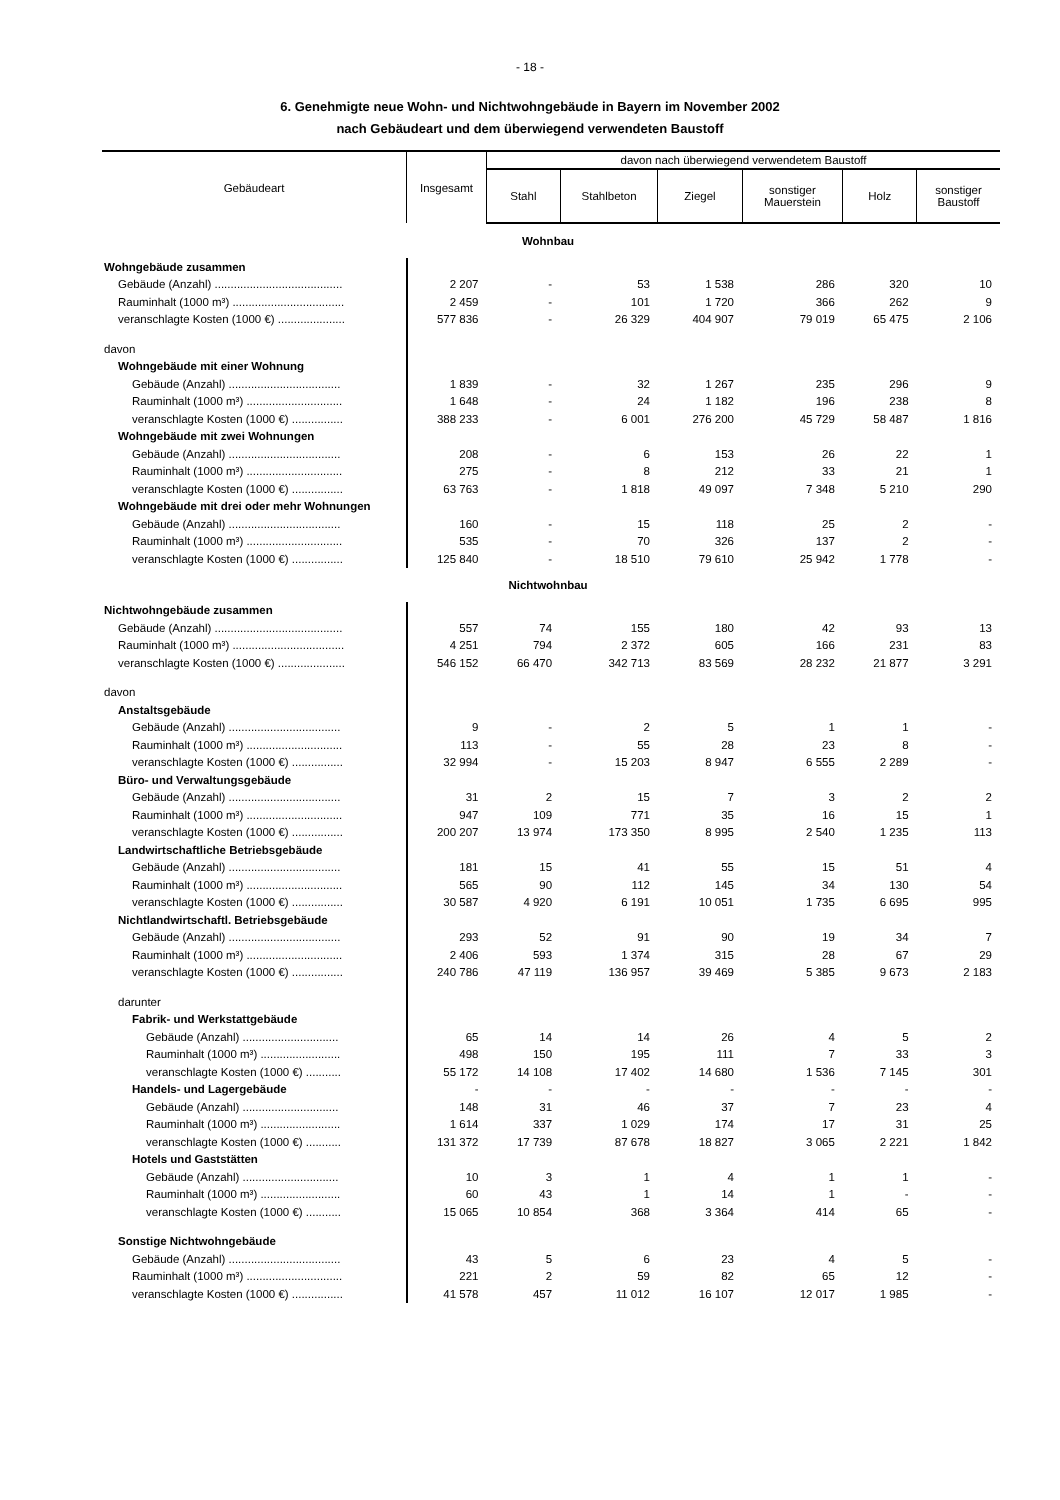- 18 -
6. Genehmigte neue Wohn- und Nichtwohngebäude in Bayern im November 2002
nach Gebäudeart und dem überwiegend verwendeten Baustoff
| Gebäudeart | Insgesamt | davon nach überwiegend verwendetem Baustoff | | | | | |
| --- | --- | --- | --- | --- | --- | --- | --- |
| | | Stahl | Stahlbeton | Ziegel | sonstiger Mauerstein | Holz | sonstiger Baustoff |
| Wohnbau | | | | | | | |
| Wohngebäude zusammen | | | | | | | |
| Gebäude (Anzahl) ........................................ | 2 207 | - | 53 | 1 538 | 286 | 320 | 10 |
| Rauminhalt (1000 m³) ................................... | 2 459 | - | 101 | 1 720 | 366 | 262 | 9 |
| veranschlagte Kosten (1000 €) ..................... | 577 836 | - | 26 329 | 404 907 | 79 019 | 65 475 | 2 106 |
| davon | | | | | | | |
| Wohngebäude mit einer Wohnung | | | | | | | |
| Gebäude (Anzahl) ................................... | 1 839 | - | 32 | 1 267 | 235 | 296 | 9 |
| Rauminhalt (1000 m³) .............................. | 1 648 | - | 24 | 1 182 | 196 | 238 | 8 |
| veranschlagte Kosten (1000 €) ................ | 388 233 | - | 6 001 | 276 200 | 45 729 | 58 487 | 1 816 |
| Wohngebäude mit zwei Wohnungen | | | | | | | |
| Gebäude (Anzahl) ................................... | 208 | - | 6 | 153 | 26 | 22 | 1 |
| Rauminhalt (1000 m³) .............................. | 275 | - | 8 | 212 | 33 | 21 | 1 |
| veranschlagte Kosten (1000 €) ................ | 63 763 | - | 1 818 | 49 097 | 7 348 | 5 210 | 290 |
| Wohngebäude mit drei oder mehr Wohnungen | | | | | | | |
| Gebäude (Anzahl) ................................... | 160 | - | 15 | 118 | 25 | 2 | - |
| Rauminhalt (1000 m³) .............................. | 535 | - | 70 | 326 | 137 | 2 | - |
| veranschlagte Kosten (1000 €) ................ | 125 840 | - | 18 510 | 79 610 | 25 942 | 1 778 | - |
| Nichtwohnbau | | | | | | | |
| Nichtwohngebäude zusammen | | | | | | | |
| Gebäude (Anzahl) ........................................ | 557 | 74 | 155 | 180 | 42 | 93 | 13 |
| Rauminhalt (1000 m³) ................................... | 4 251 | 794 | 2 372 | 605 | 166 | 231 | 83 |
| veranschlagte Kosten (1000 €) ..................... | 546 152 | 66 470 | 342 713 | 83 569 | 28 232 | 21 877 | 3 291 |
| davon | | | | | | | |
| Anstaltsgebäude | | | | | | | |
| Gebäude (Anzahl) ................................... | 9 | - | 2 | 5 | 1 | 1 | - |
| Rauminhalt (1000 m³) .............................. | 113 | - | 55 | 28 | 23 | 8 | - |
| veranschlagte Kosten (1000 €) ................ | 32 994 | - | 15 203 | 8 947 | 6 555 | 2 289 | - |
| Büro- und Verwaltungsgebäude | | | | | | | |
| Gebäude (Anzahl) ................................... | 31 | 2 | 15 | 7 | 3 | 2 | 2 |
| Rauminhalt (1000 m³) .............................. | 947 | 109 | 771 | 35 | 16 | 15 | 1 |
| veranschlagte Kosten (1000 €) ................ | 200 207 | 13 974 | 173 350 | 8 995 | 2 540 | 1 235 | 113 |
| Landwirtschaftliche Betriebsgebäude | | | | | | | |
| Gebäude (Anzahl) ................................... | 181 | 15 | 41 | 55 | 15 | 51 | 4 |
| Rauminhalt (1000 m³) .............................. | 565 | 90 | 112 | 145 | 34 | 130 | 54 |
| veranschlagte Kosten (1000 €) ................ | 30 587 | 4 920 | 6 191 | 10 051 | 1 735 | 6 695 | 995 |
| Nichtlandwirtschaftl. Betriebsgebäude | | | | | | | |
| Gebäude (Anzahl) ................................... | 293 | 52 | 91 | 90 | 19 | 34 | 7 |
| Rauminhalt (1000 m³) .............................. | 2 406 | 593 | 1 374 | 315 | 28 | 67 | 29 |
| veranschlagte Kosten (1000 €) ................ | 240 786 | 47 119 | 136 957 | 39 469 | 5 385 | 9 673 | 2 183 |
| darunter | | | | | | | |
| Fabrik- und Werkstattgebäude | | | | | | | |
| Gebäude (Anzahl) .............................. | 65 | 14 | 14 | 26 | 4 | 5 | 2 |
| Rauminhalt (1000 m³) ......................... | 498 | 150 | 195 | 111 | 7 | 33 | 3 |
| veranschlagte Kosten (1000 €) ........... | 55 172 | 14 108 | 17 402 | 14 680 | 1 536 | 7 145 | 301 |
| Handels- und Lagergebäude | - | - | - | - | - | - | - |
| Gebäude (Anzahl) .............................. | 148 | 31 | 46 | 37 | 7 | 23 | 4 |
| Rauminhalt (1000 m³) ......................... | 1 614 | 337 | 1 029 | 174 | 17 | 31 | 25 |
| veranschlagte Kosten (1000 €) ........... | 131 372 | 17 739 | 87 678 | 18 827 | 3 065 | 2 221 | 1 842 |
| Hotels und Gaststätten | | | | | | | |
| Gebäude (Anzahl) .............................. | 10 | 3 | 1 | 4 | 1 | 1 | - |
| Rauminhalt (1000 m³) ......................... | 60 | 43 | 1 | 14 | 1 | - | - |
| veranschlagte Kosten (1000 €) ........... | 15 065 | 10 854 | 368 | 3 364 | 414 | 65 | - |
| Sonstige Nichtwohngebäude | | | | | | | |
| Gebäude (Anzahl) ................................... | 43 | 5 | 6 | 23 | 4 | 5 | - |
| Rauminhalt (1000 m³) .............................. | 221 | 2 | 59 | 82 | 65 | 12 | - |
| veranschlagte Kosten (1000 €) ................ | 41 578 | 457 | 11 012 | 16 107 | 12 017 | 1 985 | - |